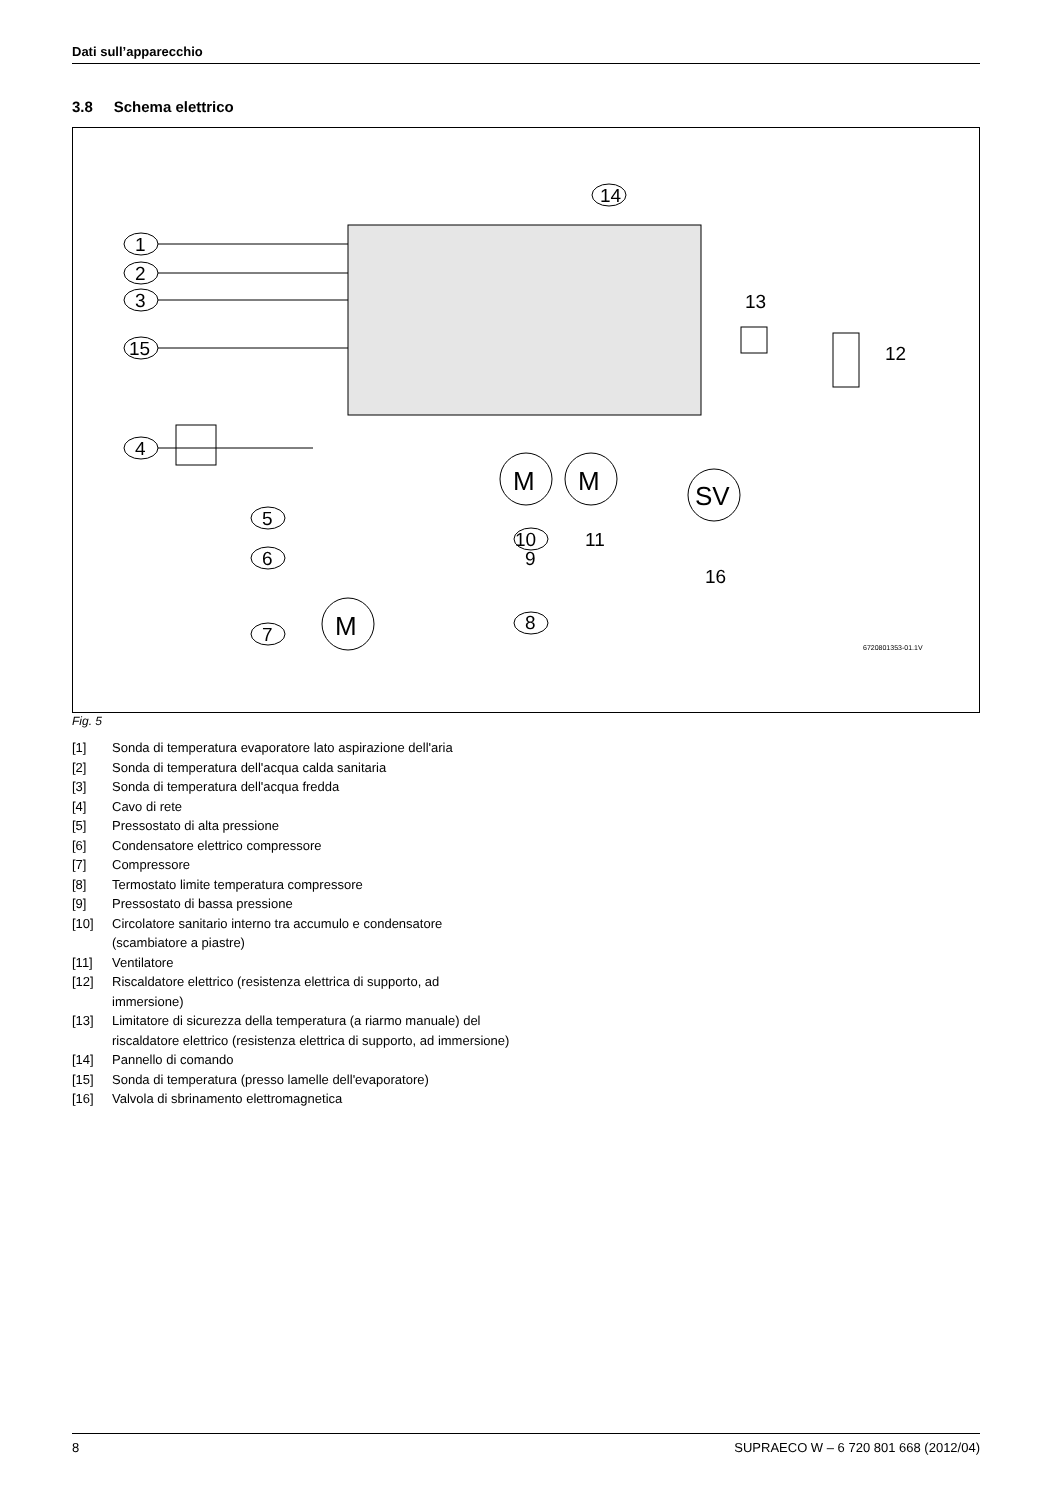Dati sull’apparecchio
3.8 Schema elettrico
14
1
2
3
15
4
5
6
7
M
M
SV
M
13
12
10
11
9
16
8
6720801353-01.1V
Fig. 5
[1] Sonda di temperatura evaporatore lato aspirazione dell'aria
[2] Sonda di temperatura dell'acqua calda sanitaria
[3] Sonda di temperatura dell'acqua fredda
[4] Cavo di rete
[5] Pressostato di alta pressione
[6] Condensatore elettrico compressore
[7] Compressore
[8] Termostato limite temperatura compressore
[9] Pressostato di bassa pressione
[10] Circolatore sanitario interno tra accumulo e condensatore (scambiatore a piastre)
[11] Ventilatore
[12] Riscaldatore elettrico (resistenza elettrica di supporto, ad immersione)
[13] Limitatore di sicurezza della temperatura (a riarmo manuale) del riscaldatore elettrico (resistenza elettrica di supporto, ad immersione)
[14] Pannello di comando
[15] Sonda di temperatura (presso lamelle dell'evaporatore)
[16] Valvola di sbrinamento elettromagnetica
8 SUPRAECO W – 6 720 801 668 (2012/04)